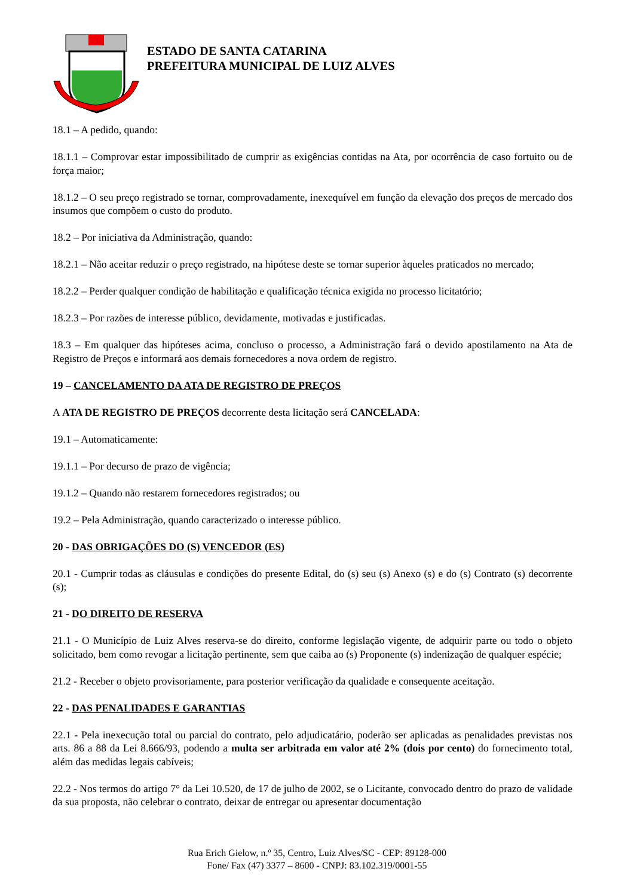ESTADO DE SANTA CATARINA
PREFEITURA MUNICIPAL DE LUIZ ALVES
18.1 – A pedido, quando:
18.1.1 – Comprovar estar impossibilitado de cumprir as exigências contidas na Ata, por ocorrência de caso fortuito ou de força maior;
18.1.2 – O seu preço registrado se tornar, comprovadamente, inexequível em função da elevação dos preços de mercado dos insumos que compõem o custo do produto.
18.2 – Por iniciativa da Administração, quando:
18.2.1 – Não aceitar reduzir o preço registrado, na hipótese deste se tornar superior àqueles praticados no mercado;
18.2.2 – Perder qualquer condição de habilitação e qualificação técnica exigida no processo licitatório;
18.2.3 – Por razões de interesse público, devidamente, motivadas e justificadas.
18.3 – Em qualquer das hipóteses acima, concluso o processo, a Administração fará o devido apostilamento na Ata de Registro de Preços e informará aos demais fornecedores a nova ordem de registro.
19 – CANCELAMENTO DA ATA DE REGISTRO DE PREÇOS
A ATA DE REGISTRO DE PREÇOS decorrente desta licitação será CANCELADA:
19.1 – Automaticamente:
19.1.1 – Por decurso de prazo de vigência;
19.1.2 – Quando não restarem fornecedores registrados; ou
19.2 – Pela Administração, quando caracterizado o interesse público.
20 - DAS OBRIGAÇÕES DO (S) VENCEDOR (ES)
20.1 - Cumprir todas as cláusulas e condições do presente Edital, do (s) seu (s) Anexo (s) e do (s) Contrato (s) decorrente (s);
21 - DO DIREITO DE RESERVA
21.1 - O Município de Luiz Alves reserva-se do direito, conforme legislação vigente, de adquirir parte ou todo o objeto solicitado, bem como revogar a licitação pertinente, sem que caiba ao (s) Proponente (s) indenização de qualquer espécie;
21.2 - Receber o objeto provisoriamente, para posterior verificação da qualidade e consequente aceitação.
22 - DAS PENALIDADES E GARANTIAS
22.1 - Pela inexecução total ou parcial do contrato, pelo adjudicatário, poderão ser aplicadas as penalidades previstas nos arts. 86 a 88 da Lei 8.666/93, podendo a multa ser arbitrada em valor até 2% (dois por cento) do fornecimento total, além das medidas legais cabíveis;
22.2 - Nos termos do artigo 7° da Lei 10.520, de 17 de julho de 2002, se o Licitante, convocado dentro do prazo de validade da sua proposta, não celebrar o contrato, deixar de entregar ou apresentar documentação
Rua Erich Gielow, n.º 35, Centro, Luiz Alves/SC - CEP: 89128-000
Fone/ Fax (47) 3377 – 8600 - CNPJ: 83.102.319/0001-55